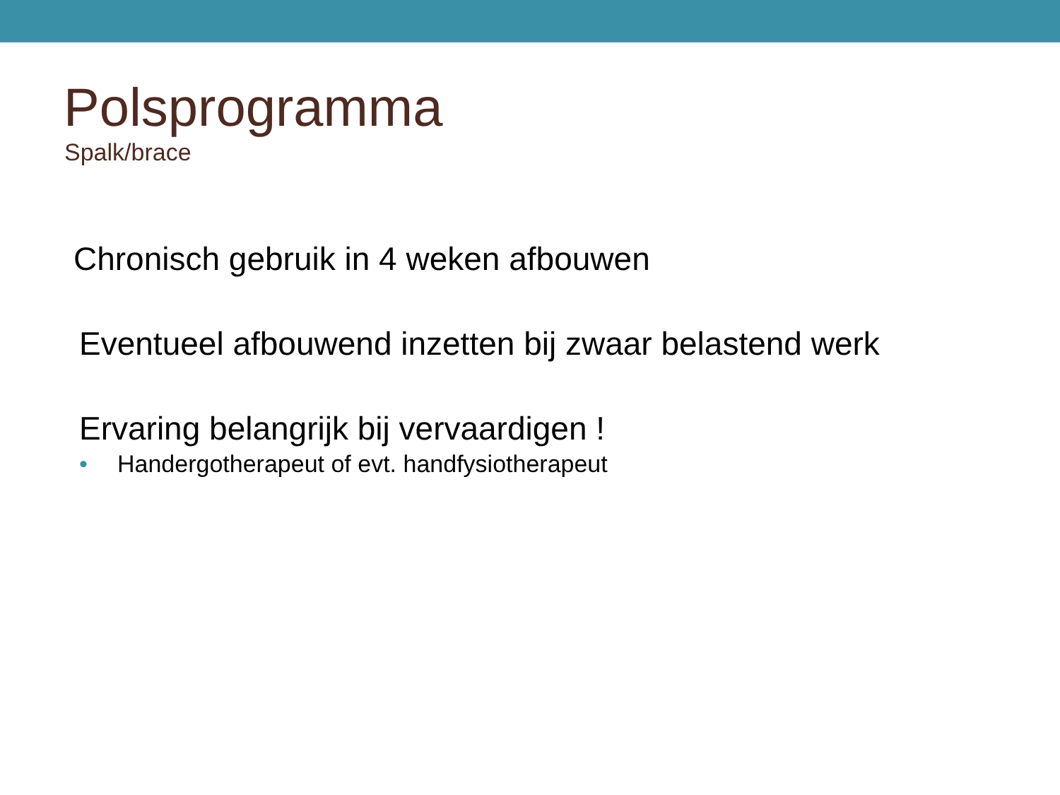Polsprogramma
Spalk/brace
Chronisch gebruik in 4 weken afbouwen
Eventueel afbouwend inzetten bij zwaar belastend werk
Ervaring belangrijk bij vervaardigen !
• Handergotherapeut of evt. handfysiotherapeut